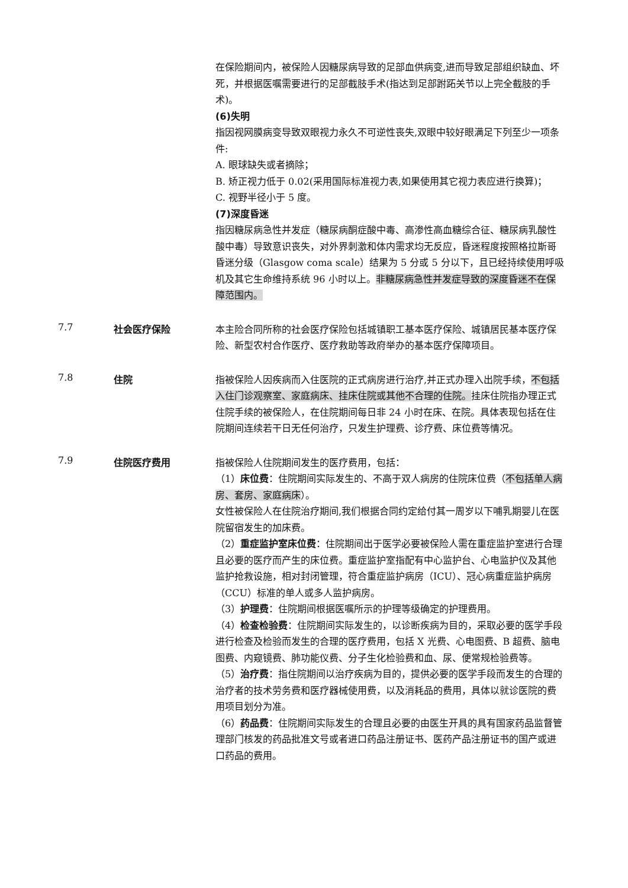在保险期间内，被保险人因糖尿病导致的足部血供病变,进而导致足部组织缺血、坏死，并根据医嘱需要进行的足部截肢手术(指达到足部跗跖关节以上完全截肢的手术)。
(6)失明
指因视网膜病变导致双眼视力永久不可逆性丧失,双眼中较好眼满足下列至少一项条件:
A. 眼球缺失或者摘除；
B. 矫正视力低于 0.02(采用国际标准视力表,如果使用其它视力表应进行换算)；
C. 视野半径小于 5 度。
(7)深度昏迷
指因糖尿病急性并发症（糖尿病酮症酸中毒、高渗性高血糖综合征、糖尿病乳酸性酸中毒）导致意识丧失，对外界刺激和体内需求均无反应，昏迷程度按照格拉斯哥昏迷分级（Glasgow coma scale）结果为 5 分或 5 分以下，且已经持续使用呼吸机及其它生命维持系统 96 小时以上。非糖尿病急性并发症导致的深度昏迷不在保障范围内。
7.7 社会医疗保险
本主险合同所称的社会医疗保险包括城镇职工基本医疗保险、城镇居民基本医疗保险、新型农村合作医疗、医疗救助等政府举办的基本医疗保障项目。
7.8 住院
指被保险人因疾病而入住医院的正式病房进行治疗,并正式办理入出院手续，不包括入住门诊观察室、家庭病床、挂床住院或其他不合理的住院。挂床住院指办理正式住院手续的被保险人，在住院期间每日非 24 小时在床、在院。具体表现包括在住院期间连续若干日无任何治疗，只发生护理费、诊疗费、床位费等情况。
7.9 住院医疗费用
指被保险人住院期间发生的医疗费用，包括：
（1）床位费：住院期间实际发生的、不高于双人病房的住院床位费（不包括单人病房、套房、家庭病床）。
女性被保险人在住院治疗期间,我们根据合同约定给付其一周岁以下哺乳期婴儿在医院留宿发生的加床费。
（2）重症监护室床位费：住院期间出于医学必要被保险人需在重症监护室进行合理且必要的医疗而产生的床位费。重症监护室指配有中心监护台、心电监护仪及其他监护抢救设施，相对封闭管理，符合重症监护病房（ICU）、冠心病重症监护病房（CCU）标准的单人或多人监护病房。
（3）护理费：住院期间根据医嘱所示的护理等级确定的护理费用。
（4）检查检验费：住院期间实际发生的，以诊断疾病为目的，采取必要的医学手段进行检查及检验而发生的合理的医疗费用，包括 X 光费、心电图费、B 超费、脑电图费、内窥镜费、肺功能仪费、分子生化检验费和血、尿、便常规检验费等。
（5）治疗费：指住院期间以治疗疾病为目的，提供必要的医学手段而发生的合理的治疗者的技术劳务费和医疗器械使用费，以及消耗品的费用，具体以就诊医院的费用项目划分为准。
（6）药品费：住院期间实际发生的合理且必要的由医生开具的具有国家药品监督管理部门核发的药品批准文号或者进口药品注册证书、医药产品注册证书的国产或进口药品的费用。